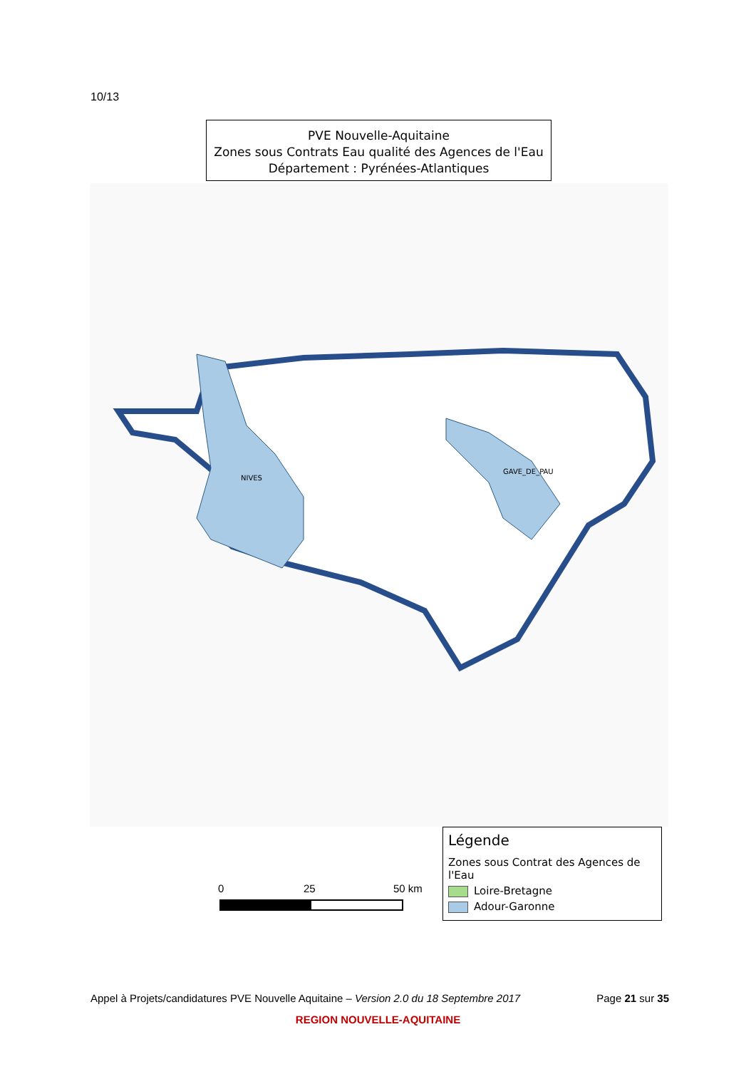10/13
PVE Nouvelle-Aquitaine
Zones sous Contrats Eau qualité des Agences de l'Eau
Département : Pyrénées-Atlantiques
NIVES
GAVE_DE_PAU
0 25 50 km
Légende
Zones sous Contrat des Agences de l'Eau
Loire-Bretagne
Adour-Garonne
Appel à Projets/candidatures PVE Nouvelle Aquitaine – Version 2.0 du 18 Septembre 2017 Page 21 sur 35
REGION NOUVELLE-AQUITAINE